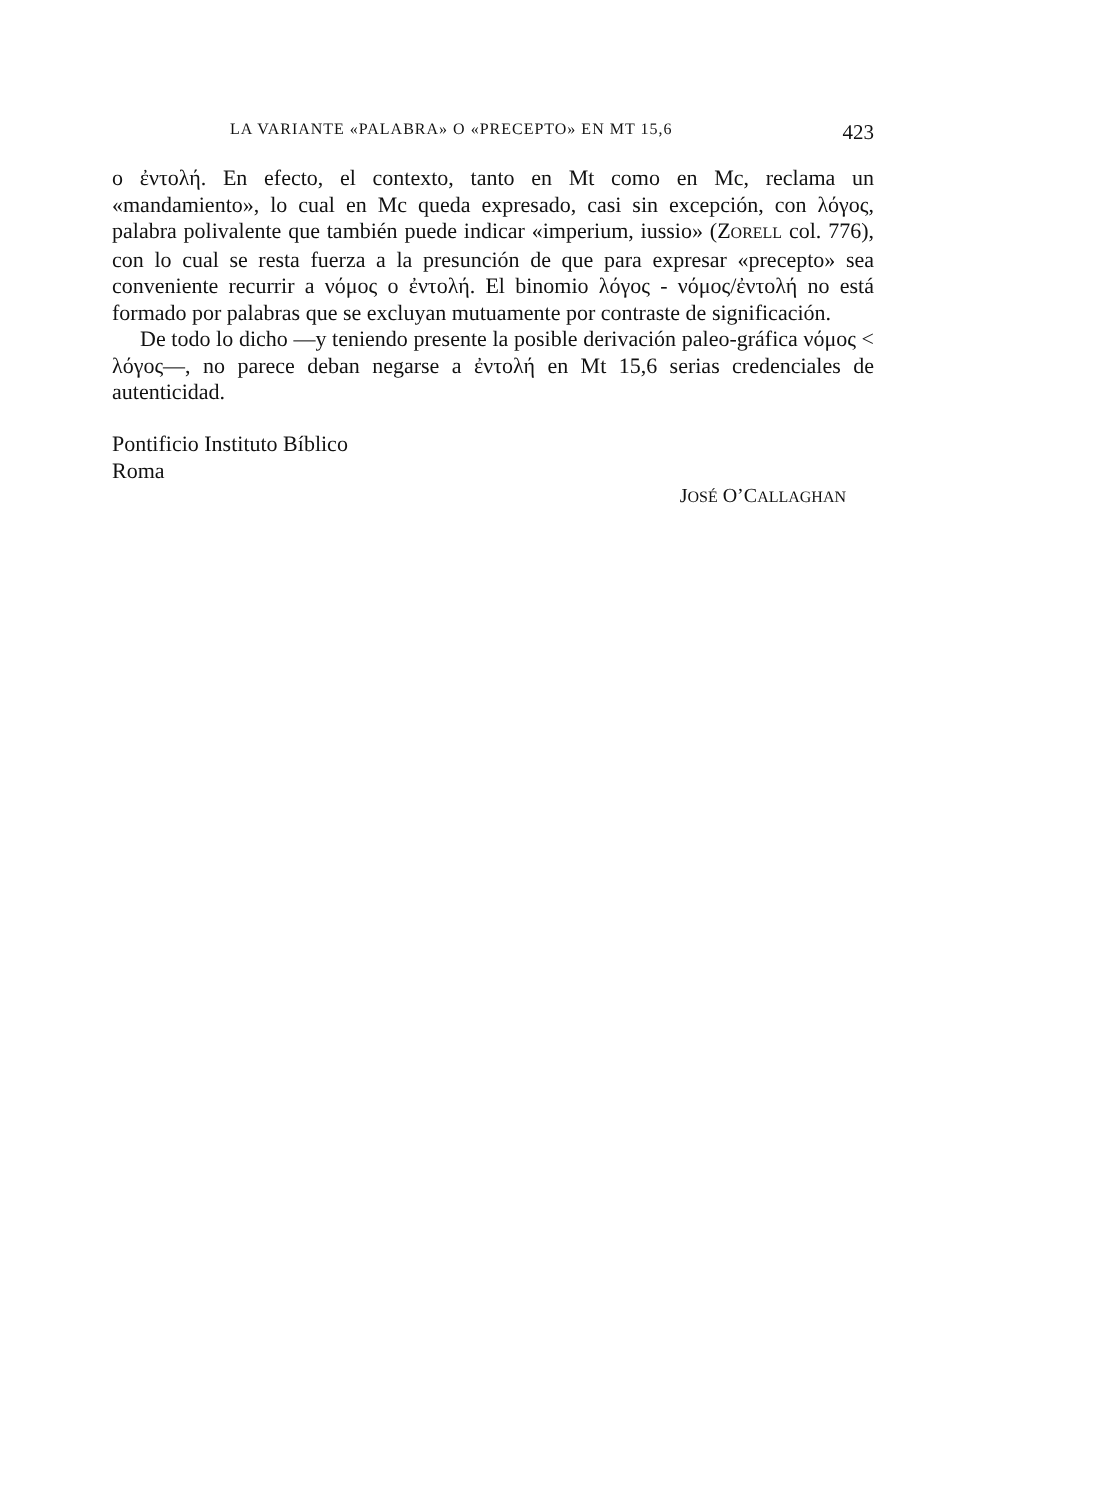LA VARIANTE «PALABRA» O «PRECEPTO» EN MT 15,6 423
o ἐντολή. En efecto, el contexto, tanto en Mt como en Mc, reclama un «mandamiento», lo cual en Mc queda expresado, casi sin excepción, con λόγος, palabra polivalente que también puede indicar «imperium, iussio» (ZORELL col. 776), con lo cual se resta fuerza a la presunción de que para expresar «precepto» sea conveniente recurrir a νόμος o ἐντολή. El binomio λόγος - νόμος/ἐντολή no está formado por palabras que se excluyan mutuamente por contraste de significación.
De todo lo dicho —y teniendo presente la posible derivación paleo-gráfica νόμος < λόγος—, no parece deban negarse a ἐντολή en Mt 15,6 serias credenciales de autenticidad.
Pontificio Instituto Bíblico
Roma
JOSÉ O’CALLAGHAN